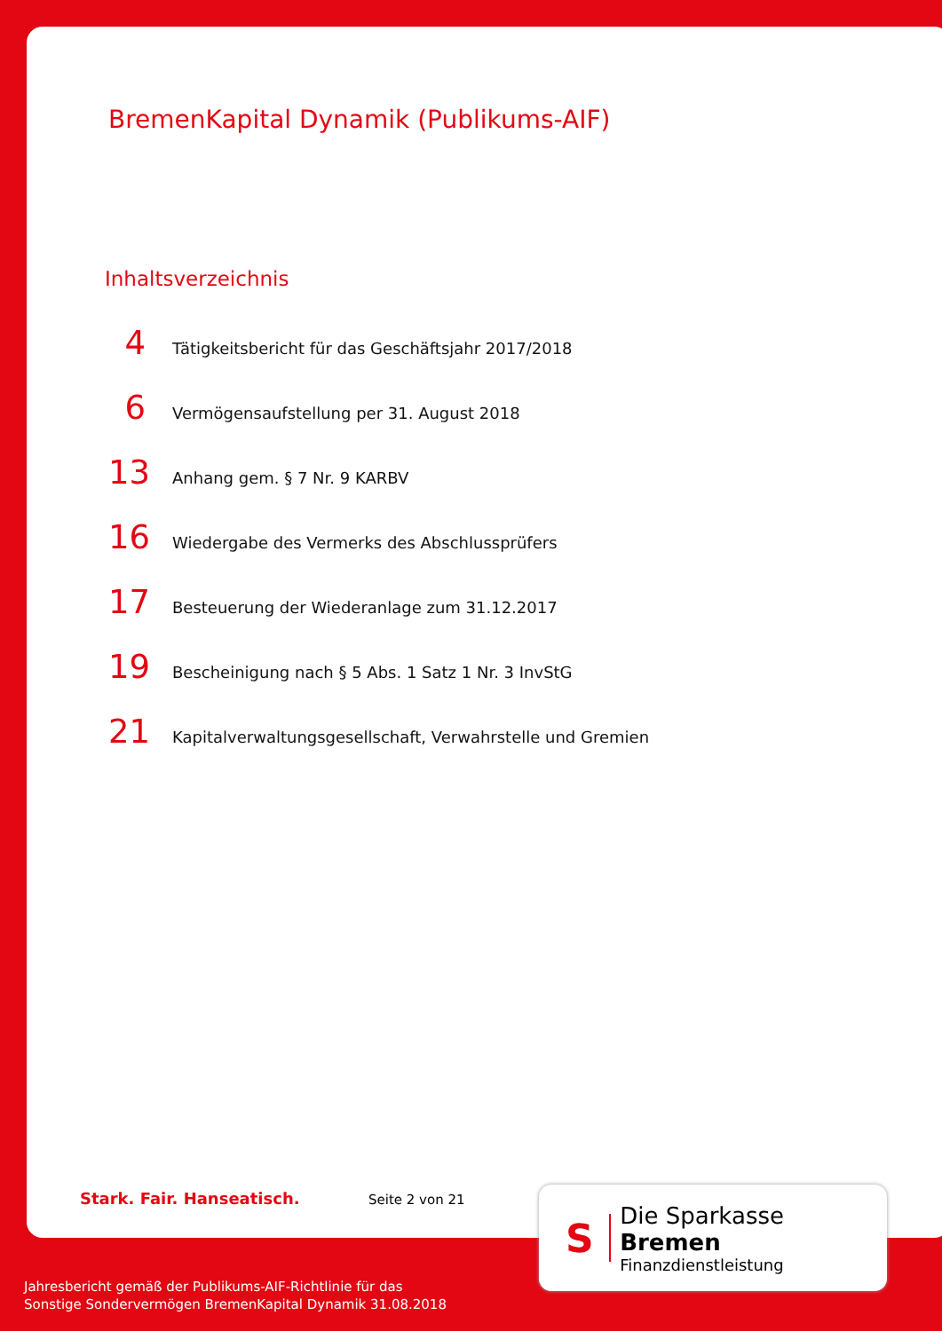BremenKapital Dynamik (Publikums-AIF)
Inhaltsverzeichnis
4 Tätigkeitsbericht für das Geschäftsjahr 2017/2018
6 Vermögensaufstellung per 31. August 2018
13 Anhang gem. § 7 Nr. 9 KARBV
16 Wiedergabe des Vermerks des Abschlussprüfers
17 Besteuerung der Wiederanlage zum 31.12.2017
19 Bescheinigung nach § 5 Abs. 1 Satz 1 Nr. 3 InvStG
21 Kapitalverwaltungsgesellschaft, Verwahrstelle und Gremien
Stark. Fair. Hanseatisch. Seite 2 von 21
S
Die Sparkasse Bremen
Finanzdienstleistung
Jahresbericht gemäß der Publikums-AIF-Richtlinie für das
Sonstige Sondervermögen BremenKapital Dynamik 31.08.2018